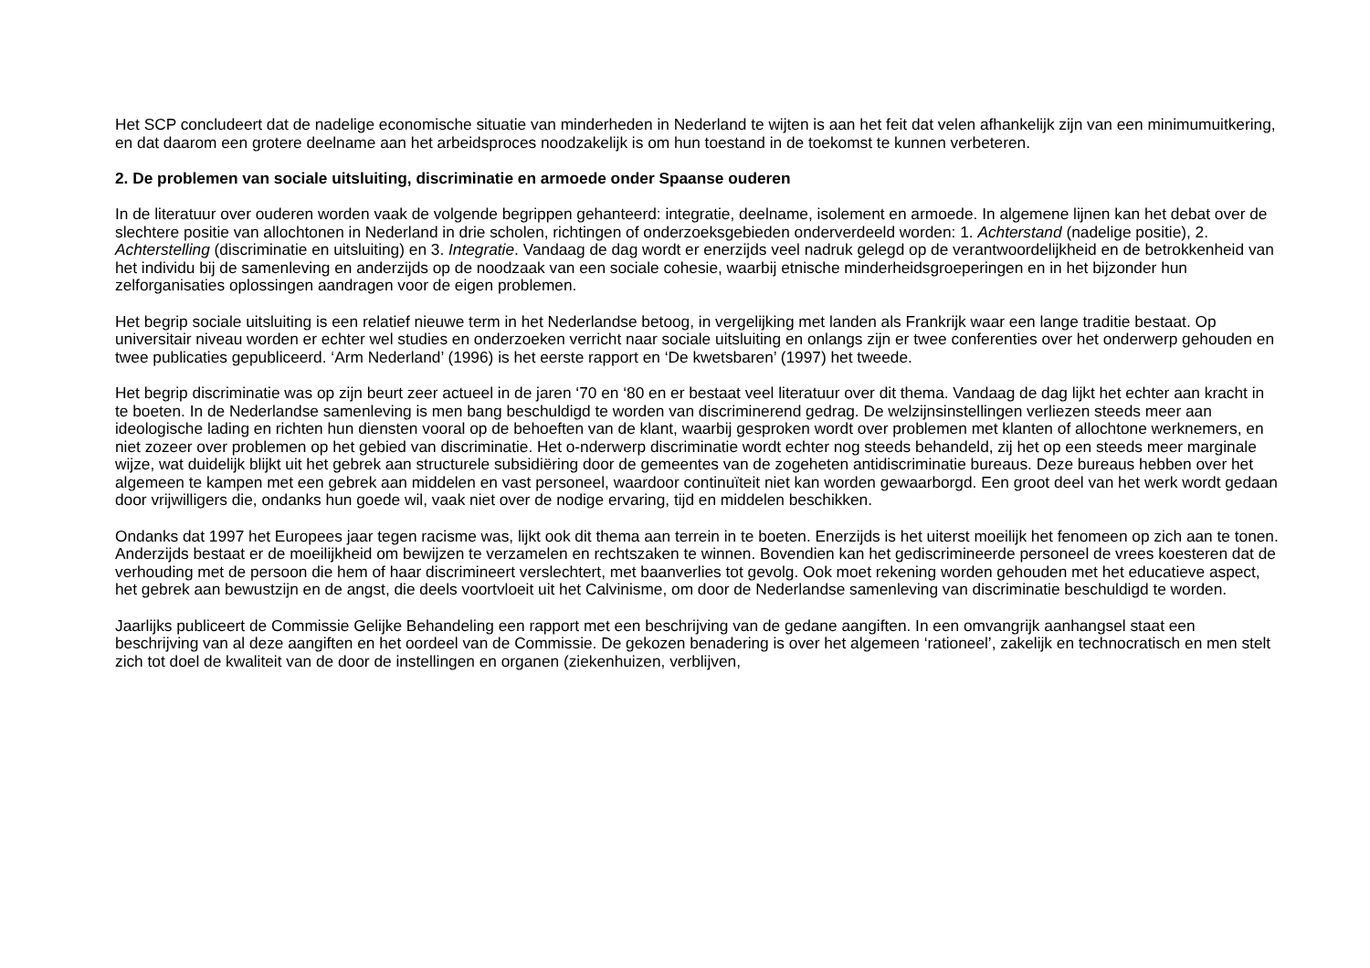Het SCP concludeert dat de nadelige economische situatie van minderheden in Nederland te wijten is aan het feit dat velen afhankelijk zijn van een minimumuitkering, en dat daarom een grotere deelname aan het arbeidsproces noodzakelijk is om hun toestand in de toekomst te kunnen verbeteren.
2. De problemen van sociale uitsluiting, discriminatie en armoede onder Spaanse ouderen
In de literatuur over ouderen worden vaak de volgende begrippen gehanteerd: integratie, deelname, isolement en armoede. In algemene lijnen kan het debat over de slechtere positie van allochtonen in Nederland in drie scholen, richtingen of onderzoeksgebieden onderverdeeld worden: 1. Achterstand (nadelige positie), 2. Achterstelling (discriminatie en uitsluiting) en 3. Integratie. Vandaag de dag wordt er enerzijds veel nadruk gelegd op de verantwoordelijkheid en de betrokkenheid van het individu bij de samenleving en anderzijds op de noodzaak van een sociale cohesie, waarbij etnische minderheidsgroeperingen en in het bijzonder hun zelforganisaties oplossingen aandragen voor de eigen problemen.
Het begrip sociale uitsluiting is een relatief nieuwe term in het Nederlandse betoog, in vergelijking met landen als Frankrijk waar een lange traditie bestaat. Op universitair niveau worden er echter wel studies en onderzoeken verricht naar sociale uitsluiting en onlangs zijn er twee conferenties over het onderwerp gehouden en twee publicaties gepubliceerd. ‘Arm Nederland’ (1996) is het eerste rapport en ‘De kwetsbaren’ (1997) het tweede.
Het begrip discriminatie was op zijn beurt zeer actueel in de jaren ‘70 en ‘80 en er bestaat veel literatuur over dit thema. Vandaag de dag lijkt het echter aan kracht in te boeten. In de Nederlandse samenleving is men bang beschuldigd te worden van discriminerend gedrag. De welzijnsinstellingen verliezen steeds meer aan ideologische lading en richten hun diensten vooral op de behoeften van de klant, waarbij gesproken wordt over problemen met klanten of allochtone werknemers, en niet zozeer over problemen op het gebied van discriminatie. Het o-nderwerp discriminatie wordt echter nog steeds behandeld, zij het op een steeds meer marginale wijze, wat duidelijk blijkt uit het gebrek aan structurele subsidiëring door de gemeentes van de zogeheten antidiscriminatie bureaus. Deze bureaus hebben over het algemeen te kampen met een gebrek aan middelen en vast personeel, waardoor continuïteit niet kan worden gewaarborgd. Een groot deel van het werk wordt gedaan door vrijwilligers die, ondanks hun goede wil, vaak niet over de nodige ervaring, tijd en middelen beschikken.
Ondanks dat 1997 het Europees jaar tegen racisme was, lijkt ook dit thema aan terrein in te boeten. Enerzijds is het uiterst moeilijk het fenomeen op zich aan te tonen. Anderzijds bestaat er de moeilijkheid om bewijzen te verzamelen en rechtszaken te winnen. Bovendien kan het gediscrimineerde personeel de vrees koesteren dat de verhouding met de persoon die hem of haar discrimineert verslechtert, met baanverlies tot gevolg. Ook moet rekening worden gehouden met het educatieve aspect, het gebrek aan bewustzijn en de angst, die deels voortvloeit uit het Calvinisme, om door de Nederlandse samenleving van discriminatie beschuldigd te worden.
Jaarlijks publiceert de Commissie Gelijke Behandeling een rapport met een beschrijving van de gedane aangiften. In een omvangrijk aanhangsel staat een beschrijving van al deze aangiften en het oordeel van de Commissie. De gekozen benadering is over het algemeen ‘rationeel’, zakelijk en technocratisch en men stelt zich tot doel de kwaliteit van de door de instellingen en organen (ziekenhuizen, verblijven,